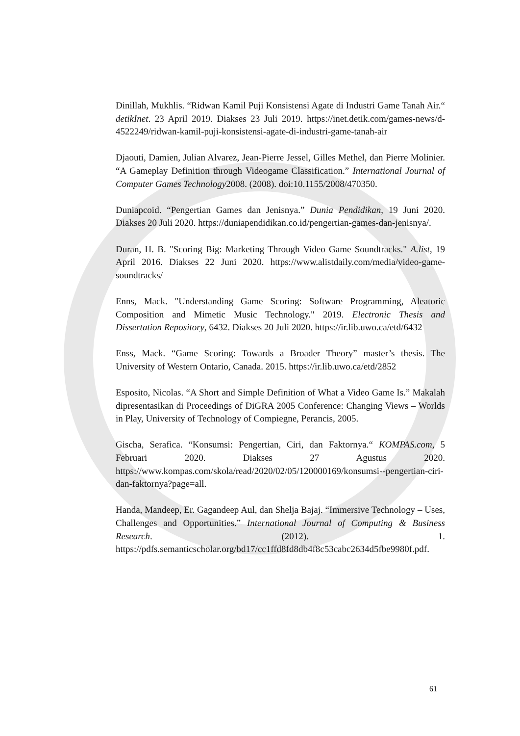Dinillah, Mukhlis. “Ridwan Kamil Puji Konsistensi Agate di Industri Game Tanah Air.“ detikInet. 23 April 2019. Diakses 23 Juli 2019. https://inet.detik.com/games-news/d-4522249/ridwan-kamil-puji-konsistensi-agate-di-industri-game-tanah-air
Djaouti, Damien, Julian Alvarez, Jean-Pierre Jessel, Gilles Methel, dan Pierre Molinier. “A Gameplay Definition through Videogame Classification.” International Journal of Computer Games Technology2008. (2008). doi:10.1155/2008/470350.
Duniapcoid. “Pengertian Games dan Jenisnya.” Dunia Pendidikan, 19 Juni 2020. Diakses 20 Juli 2020. https://duniapendidikan.co.id/pengertian-games-dan-jenisnya/.
Duran, H. B. "Scoring Big: Marketing Through Video Game Soundtracks." A.list, 19 April 2016. Diakses 22 Juni 2020. https://www.alistdaily.com/media/video-game-soundtracks/
Enns, Mack. "Understanding Game Scoring: Software Programming, Aleatoric Composition and Mimetic Music Technology." 2019. Electronic Thesis and Dissertation Repository, 6432. Diakses 20 Juli 2020. https://ir.lib.uwo.ca/etd/6432
Enss, Mack. “Game Scoring: Towards a Broader Theory” master’s thesis. The University of Western Ontario, Canada. 2015. https://ir.lib.uwo.ca/etd/2852
Esposito, Nicolas. “A Short and Simple Definition of What a Video Game Is.” Makalah dipresentasikan di Proceedings of DiGRA 2005 Conference: Changing Views – Worlds in Play, University of Technology of Compiegne, Perancis, 2005.
Gischa, Serafica. “Konsumsi: Pengertian, Ciri, dan Faktornya.“ KOMPAS.com, 5 Februari 2020. Diakses 27 Agustus 2020. https://www.kompas.com/skola/read/2020/02/05/120000169/konsumsi--pengertian-ciri-dan-faktornya?page=all.
Handa, Mandeep, Er. Gagandeep Aul, dan Shelja Bajaj. “Immersive Technology – Uses, Challenges and Opportunities.” International Journal of Computing & Business Research. (2012). 1. https://pdfs.semanticscholar.org/bd17/cc1ffd8fd8db4f8c53cabc2634d5fbe9980f.pdf.
61